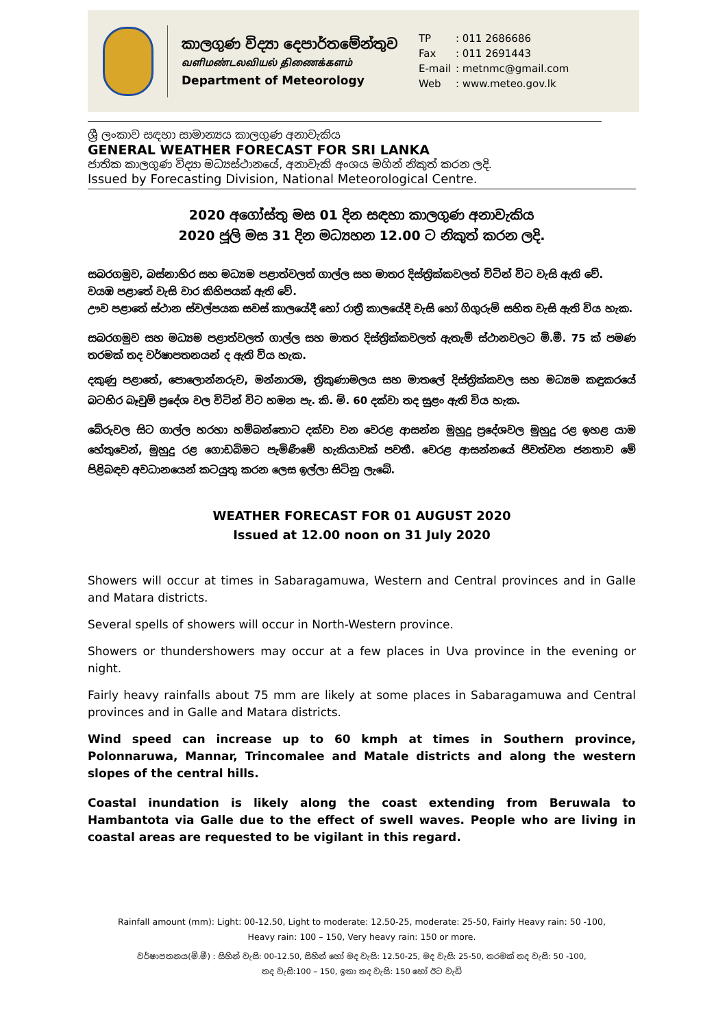කාලගුණ විද්‍යා දෙපාර්තමේන්තුව
வளிமண்டலவியல் திணைக்களம்
Department of Meteorology
TP: 011 2686686
Fax: 011 2691443
E-mail: metnmc@gmail.com
Web: www.meteo.gov.lk
ශ්‍රී ලංකාව සඳහා සාමාන්‍යය කාලගුණ අනාවැකිය
GENERAL WEATHER FORECAST FOR SRI LANKA
ජාතික කාලගුණ විද්‍යා මධ්‍යස්ථානයේ, අනාවැකි අංශය මගින් නිකුත් කරන ලදි.
Issued by Forecasting Division, National Meteorological Centre.
2020 අගෝස්තු මස 01 දින සඳහා කාලගුණ අනාවැකිය
2020 ජූලි මස 31 දින මධ්‍යහන 12.00 ට නිකුත් කරන ලදි.
සබරගමුව, බස්නාහිර සහ මධ්‍යම පළාත්වලත් ගාල්ල සහ මාතර දිස්ත්‍රික්කවලත් විටින් විට වැසි ඇති වේ.
වයඹ පළාතේ වැසි වාර කිහිපයක් ඇති වේ.
ඌව පළාතේ ස්ථාන ස්වල්පයක සවස් කාලයේදී හෝ රාත්‍රී කාලයේදී වැසි හෝ ගිගුරුම් සහිත වැසි ඇති විය හැක.
සබරගමුව සහ මධ්‍යම පළාත්වලත් ගාල්ල සහ මාතර දිස්ත්‍රික්කවලත් ඇතැම් ස්ථානවලට මි.මී. 75 ක් පමණ තරමක් තද වර්ෂාපතනයන් ද ඇති විය හැක.
දකුණු පළාතේ, පොලොන්නරුව, මන්නාරම, ත්‍රිකුණාමලය සහ මාතලේ දිස්ත්‍රික්කවල සහ මධ්‍යම කඳුකරයේ බටහිර බෑවුම් ප්‍රදේශ වල විටින් විට හමන පැ. කි. මි. 60 දක්වා තද සුළං ඇති විය හැක.
බේරුවල සිට ගාල්ල හරහා හම්බන්තොට දක්වා වන වෙරළ ආසන්න මුහුදු ප්‍රදේශවල මුහුදු රළ ඉහළ යාම හේතුවෙන්, මුහුදු රළ ගොඩබිමට පැමිණීමේ හැකියාවක් පවතී. වෙරළ ආසන්නයේ ජීවත්වන ජනතාව මේ පිළිබඳව අවධානයෙන් කටයුතු කරන ලෙස ඉල්ලා සිටිනු ලැබේ.
WEATHER FORECAST FOR 01 AUGUST 2020
Issued at 12.00 noon on 31 July 2020
Showers will occur at times in Sabaragamuwa, Western and Central provinces and in Galle and Matara districts.
Several spells of showers will occur in North-Western province.
Showers or thundershowers may occur at a few places in Uva province in the evening or night.
Fairly heavy rainfalls about 75 mm are likely at some places in Sabaragamuwa and Central provinces and in Galle and Matara districts.
Wind speed can increase up to 60 kmph at times in Southern province, Polonnaruwa, Mannar, Trincomalee and Matale districts and along the western slopes of the central hills.
Coastal inundation is likely along the coast extending from Beruwala to Hambantota via Galle due to the effect of swell waves. People who are living in coastal areas are requested to be vigilant in this regard.
Rainfall amount (mm): Light: 00-12.50, Light to moderate: 12.50-25, moderate: 25-50, Fairly Heavy rain: 50 -100,
Heavy rain: 100 – 150, Very heavy rain: 150 or more.
වර්ෂාපතනය(මි.මී) : සිහින් වැසි: 00-12.50, සිහින් හෝ මද වැසි: 12.50-25, මද වැසි: 25-50, තරමක් තද වැසි: 50 -100,
තද වැසි:100 – 150, ඉතා තද වැසි: 150 හෝ ඊට වැඩි